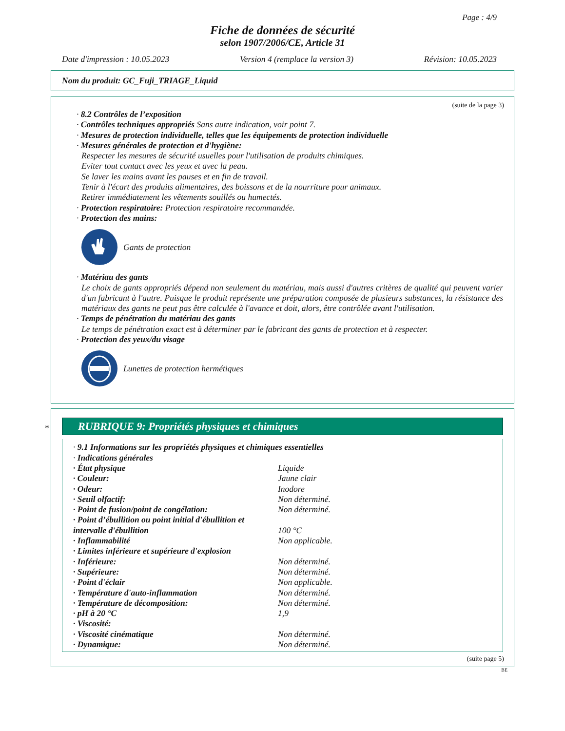Page : 4/9
Fiche de données de sécurité
selon 1907/2006/CE, Article 31
Date d'impression : 10.05.2023 Version 4 (remplace la version 3) Révision: 10.05.2023
Nom du produit: GC_Fuji_TRIAGE_Liquid
(suite de la page 3)
· 8.2 Contrôles de l’exposition
· Contrôles techniques appropriés Sans autre indication, voir point 7.
· Mesures de protection individuelle, telles que les équipements de protection individuelle
· Mesures générales de protection et d'hygiène:
Respecter les mesures de sécurité usuelles pour l'utilisation de produits chimiques.
Eviter tout contact avec les yeux et avec la peau.
Se laver les mains avant les pauses et en fin de travail.
Tenir à l'écart des produits alimentaires, des boissons et de la nourriture pour animaux.
Retirer immédiatement les vêtements souillés ou humectés.
· Protection respiratoire: Protection respiratoire recommandée.
· Protection des mains:
Gants de protection
· Matériau des gants
Le choix de gants appropriés dépend non seulement du matériau, mais aussi d'autres critères de qualité qui peuvent varier d'un fabricant à l'autre. Puisque le produit représente une préparation composée de plusieurs substances, la résistance des matériaux des gants ne peut pas être calculée à l'avance et doit, alors, être contrôlée avant l'utilisation.
· Temps de pénétration du matériau des gants
Le temps de pénétration exact est à déterminer par le fabricant des gants de protection et à respecter.
· Protection des yeux/du visage
Lunettes de protection hermétiques
*
RUBRIQUE 9: Propriétés physiques et chimiques
· 9.1 Informations sur les propriétés physiques et chimiques essentielles
· Indications générales
| · État physique | Liquide |
| · Couleur: | Jaune clair |
| · Odeur: | Inodore |
| · Seuil olfactif: | Non déterminé. |
| · Point de fusion/point de congélation: | Non déterminé. |
| · Point d’ébullition ou point initial d'ébullition et intervalle d'ébullition | 100 °C |
| · Inflammabilité | Non applicable. |
| · Limites inférieure et supérieure d'explosion | |
| · Inférieure: | Non déterminé. |
| · Supérieure: | Non déterminé. |
| · Point d'éclair | Non applicable. |
| · Température d'auto-inflammation | Non déterminé. |
| · Température de décomposition: | Non déterminé. |
| · pH à 20 °C | 1,9 |
| · Viscosité: | |
| · Viscosité cinématique | Non déterminé. |
| · Dynamique: | Non déterminé. |
(suite page 5)
BE